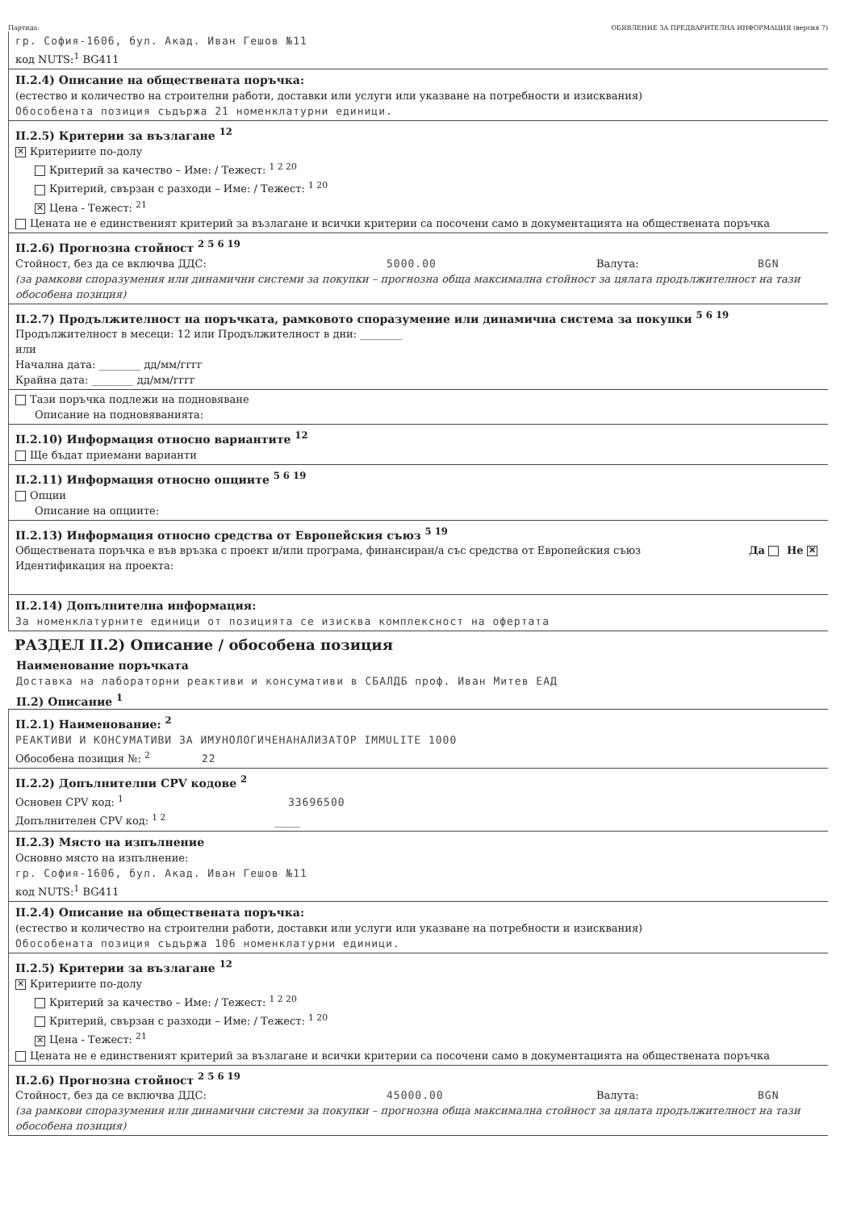Партида: ОБЯВЛЕНИЕ ЗА ПРЕДВАРИТЕЛНА ИНФОРМАЦИЯ (версия 7)
гр. София-1606, бул. Акад. Иван Гешов №11
код NUTS:<sup>1</sup> BG411
II.2.4) Описание на обществената поръчка:
(естество и количество на строителни работи, доставки или услуги или указване на потребности и изисквания)
Обособената позиция съдържа 21 номенклатурни единици.
II.2.5) Критерии за възлагане <sup>12</sup>
✕ Критериите по-долу
Критерий за качество – Име: / Тежест: <sup>1 2 20</sup>
Критерий, свързан с разходи – Име: / Тежест: <sup>1 20</sup>
✕ Цена - Тежест: <sup>21</sup>
Цената не е единственият критерий за възлагане и всички критерии са посочени само в документацията на обществената поръчка
II.2.6) Прогнозна стойност <sup>2 5 6 19</sup>
Стойност, без да се включва ДДС: 5000.00 Валута: BGN
(за рамкови споразумения или динамични системи за покупки – прогнозна обща максимална стойност за цялата продължителност на тази обособена позиция)
II.2.7) Продължителност на поръчката, рамковото споразумение или динамична система за покупки <sup>5 6 19</sup>
Продължителност в месеци: 12 или Продължителност в дни: ________
или
Начална дата: ________ дд/мм/гггг
Крайна дата: ________ дд/мм/гггг
Тази поръчка подлежи на подновяване
Описание на подновяванията:
II.2.10) Информация относно вариантите <sup>12</sup>
Ще бъдат приемани варианти
II.2.11) Информация относно опциите <sup>5 6 19</sup>
Опции
Описание на опциите:
II.2.13) Информация относно средства от Европейския съюз <sup>5 19</sup>
Обществената поръчка е във връзка с проект и/или програма, финансиран/а със средства от Европейския съюз Да Не ✕
Идентификация на проекта:
II.2.14) Допълнителна информация:
За номенклатурните единици от позицията се изисква комплексност на офертата
РАЗДЕЛ II.2) Описание / обособена позиция
Наименование поръчката
Доставка на лабораторни реактиви и консумативи в СБАЛДБ проф. Иван Митев ЕАД
II.2) Описание <sup>1</sup>
II.2.1) Наименование: <sup>2</sup>
РЕАКТИВИ И КОНСУМАТИВИ ЗА ИМУНОЛОГИЧЕНАНАЛИЗАТОР IMMULITE 1000
Обособена позиция №: <sup>2</sup> 22
II.2.2) Допълнителни CPV кодове <sup>2</sup>
Основен CPV код: <sup>1</sup> 33696500
Допълнителен CPV код: <sup>1 2</sup> _____
II.2.3) Място на изпълнение
Основно място на изпълнение:
гр. София-1606, бул. Акад. Иван Гешов №11
код NUTS:<sup>1</sup> BG411
II.2.4) Описание на обществената поръчка:
(естество и количество на строителни работи, доставки или услуги или указване на потребности и изисквания)
Обособената позиция съдържа 106 номенклатурни единици.
II.2.5) Критерии за възлагане <sup>12</sup>
✕ Критериите по-долу
Критерий за качество – Име: / Тежест: <sup>1 2 20</sup>
Критерий, свързан с разходи – Име: / Тежест: <sup>1 20</sup>
✕ Цена - Тежест: <sup>21</sup>
Цената не е единственият критерий за възлагане и всички критерии са посочени само в документацията на обществената поръчка
II.2.6) Прогнозна стойност <sup>2 5 6 19</sup>
Стойност, без да се включва ДДС: 45000.00 Валута: BGN
(за рамкови споразумения или динамични системи за покупки – прогнозна обща максимална стойност за цялата продължителност на тази обособена позиция)